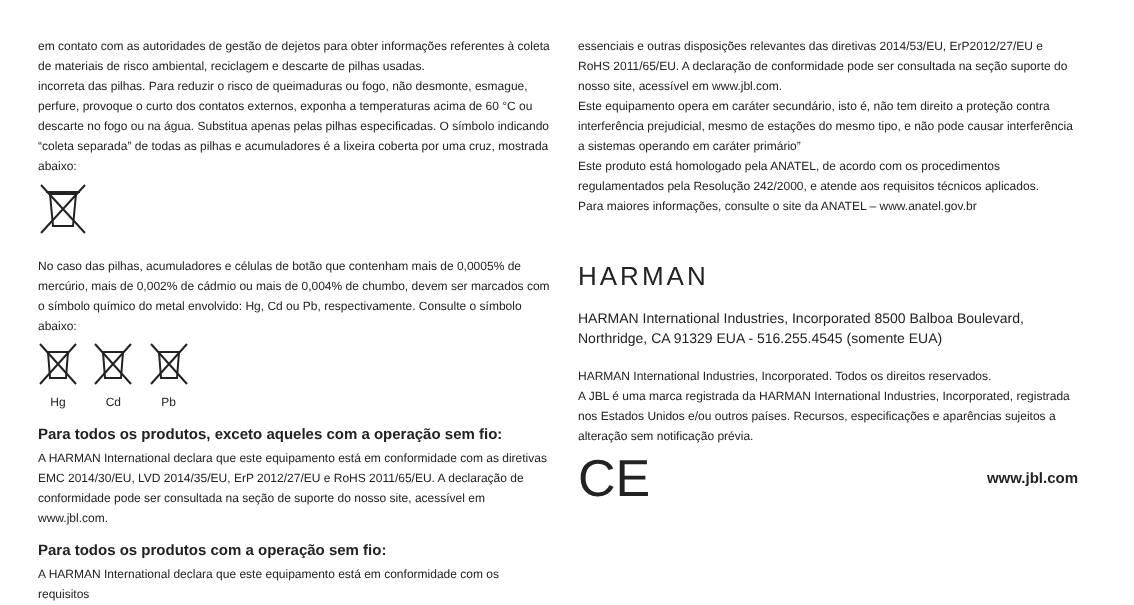em contato com as autoridades de gestão de dejetos para obter informações referentes à coleta de materiais de risco ambiental, reciclagem e descarte de pilhas usadas.
incorreta das pilhas. Para reduzir o risco de queimaduras ou fogo, não desmonte, esmague, perfure, provoque o curto dos contatos externos, exponha a temperaturas acima de 60 °C ou descarte no fogo ou na água. Substitua apenas pelas pilhas especificadas. O símbolo indicando “coleta separada” de todas as pilhas e acumuladores é a lixeira coberta por uma cruz, mostrada abaixo:
No caso das pilhas, acumuladores e células de botão que contenham mais de 0,0005% de mercúrio, mais de 0,002% de cádmio ou mais de 0,004% de chumbo, devem ser marcados com o símbolo químico do metal envolvido: Hg, Cd ou Pb, respectivamente. Consulte o símbolo abaixo:
Hg
Cd
Pb
Para todos os produtos, exceto aqueles com a operação sem fio:
A HARMAN International declara que este equipamento está em conformidade com as diretivas EMC 2014/30/EU, LVD 2014/35/EU, ErP 2012/27/EU e RoHS 2011/65/EU. A declaração de conformidade pode ser consultada na seção de suporte do nosso site, acessível em www.jbl.com.
Para todos os produtos com a operação sem fio:
A HARMAN International declara que este equipamento está em conformidade com os requisitos
essenciais e outras disposições relevantes das diretivas 2014/53/EU, ErP2012/27/EU e RoHS 2011/65/EU. A declaração de conformidade pode ser consultada na seção suporte do nosso site, acessível em www.jbl.com.
Este equipamento opera em caráter secundário, isto é, não tem direito a proteção contra interferência prejudicial, mesmo de estações do mesmo tipo, e não pode causar interferência a sistemas operando em caráter primário”
Este produto está homologado pela ANATEL, de acordo com os procedimentos regulamentados pela Resolução 242/2000, e atende aos requisitos técnicos aplicados.
Para maiores informações, consulte o site da ANATEL – www.anatel.gov.br
HARMAN
HARMAN International Industries, Incorporated 8500 Balboa Boulevard, Northridge, CA 91329 EUA - 516.255.4545 (somente EUA)
HARMAN International Industries, Incorporated. Todos os direitos reservados.
A JBL é uma marca registrada da HARMAN International Industries, Incorporated, registrada nos Estados Unidos e/ou outros países. Recursos, especificações e aparências sujeitos a alteração sem notificação prévia.
CE www.jbl.com